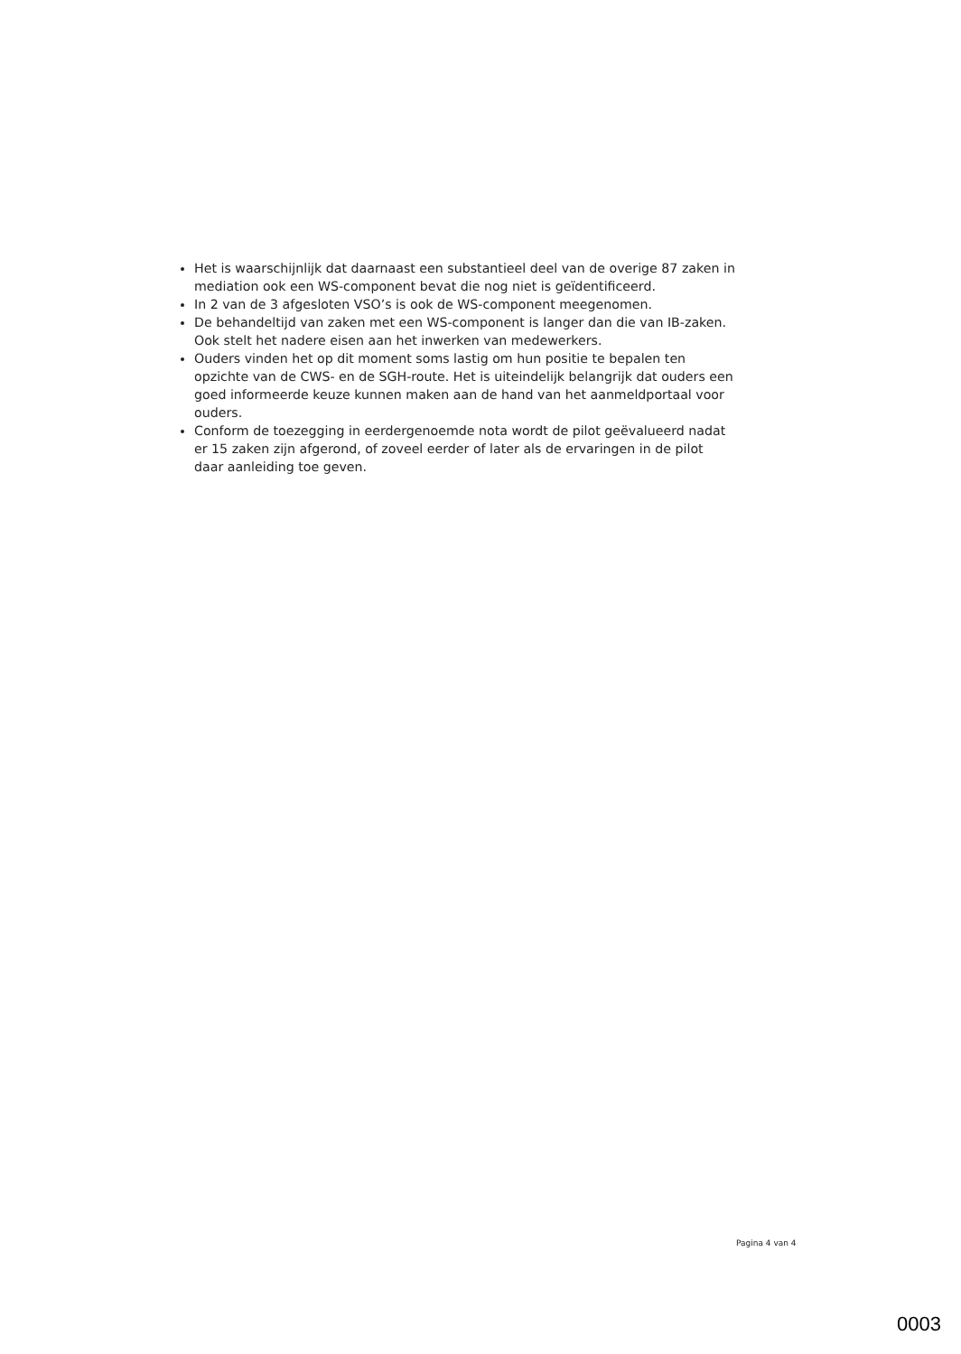Het is waarschijnlijk dat daarnaast een substantieel deel van de overige 87 zaken in mediation ook een WS-component bevat die nog niet is geïdentificeerd.
In 2 van de 3 afgesloten VSO’s is ook de WS-component meegenomen.
De behandeltijd van zaken met een WS-component is langer dan die van IB-zaken. Ook stelt het nadere eisen aan het inwerken van medewerkers.
Ouders vinden het op dit moment soms lastig om hun positie te bepalen ten opzichte van de CWS- en de SGH-route. Het is uiteindelijk belangrijk dat ouders een goed informeerde keuze kunnen maken aan de hand van het aanmeldportaal voor ouders.
Conform de toezegging in eerdergenoemde nota wordt de pilot geëvalueerd nadat er 15 zaken zijn afgerond, of zoveel eerder of later als de ervaringen in de pilot daar aanleiding toe geven.
Pagina 4 van 4
0003